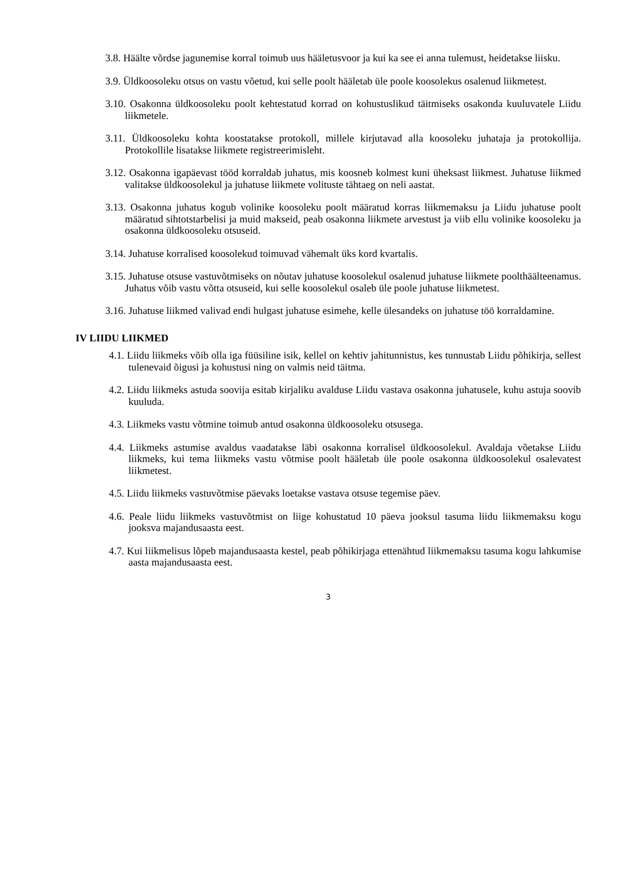3.8. Häälte võrdse jagunemise korral toimub uus hääletusvoor ja kui ka see ei anna tulemust, heidetakse liisku.
3.9. Üldkoosoleku otsus on vastu võetud, kui selle poolt hääletab üle poole koosolekus osalenud liikmetest.
3.10. Osakonna üldkoosoleku poolt kehtestatud korrad on kohustuslikud täitmiseks osakonda kuuluvatele Liidu liikmetele.
3.11. Üldkoosoleku kohta koostatakse protokoll, millele kirjutavad alla koosoleku juhataja ja protokollija. Protokollile lisatakse liikmete registreerimisleht.
3.12. Osakonna igapäevast tööd korraldab juhatus, mis koosneb kolmest kuni üheksast liikmest. Juhatuse liikmed valitakse üldkoosolekul ja juhatuse liikmete volituste tähtaeg on neli aastat.
3.13. Osakonna juhatus kogub volinike koosoleku poolt määratud korras liikmemaksu ja Liidu juhatuse poolt määratud sihtotstarbelisi ja muid makseid, peab osakonna liikmete arvestust ja viib ellu volinike koosoleku ja osakonna üldkoosoleku otsuseid.
3.14. Juhatuse korralised koosolekud toimuvad vähemalt üks kord kvartalis.
3.15. Juhatuse otsuse vastuvõtmiseks on nõutav juhatuse koosolekul osalenud juhatuse liikmete poolthäälteenamus. Juhatus võib vastu võtta otsuseid, kui selle koosolekul osaleb üle poole juhatuse liikmetest.
3.16. Juhatuse liikmed valivad endi hulgast juhatuse esimehe, kelle ülesandeks on juhatuse töö korraldamine.
IV LIIDU LIIKMED
4.1. Liidu liikmeks võib olla iga füüsiline isik, kellel on kehtiv jahitunnistus, kes tunnustab Liidu põhikirja, sellest tulenevaid õigusi ja kohustusi ning on valmis neid täitma.
4.2. Liidu liikmeks astuda soovija esitab kirjaliku avalduse Liidu vastava osakonna juhatusele, kuhu astuja soovib kuuluda.
4.3. Liikmeks vastu võtmine toimub antud osakonna üldkoosoleku otsusega.
4.4. Liikmeks astumise avaldus vaadatakse läbi osakonna korralisel üldkoosolekul. Avaldaja võetakse Liidu liikmeks, kui tema liikmeks vastu võtmise poolt hääletab üle poole osakonna üldkoosolekul osalevatest liikmetest.
4.5. Liidu liikmeks vastuvõtmise päevaks loetakse vastava otsuse tegemise päev.
4.6. Peale liidu liikmeks vastuvõtmist on liige kohustatud 10 päeva jooksul tasuma liidu liikmemaksu kogu jooksva majandusaasta eest.
4.7. Kui liikmelisus lõpeb majandusaasta kestel, peab põhikirjaga ettenähtud liikmemaksu tasuma kogu lahkumise aasta majandusaasta eest.
3